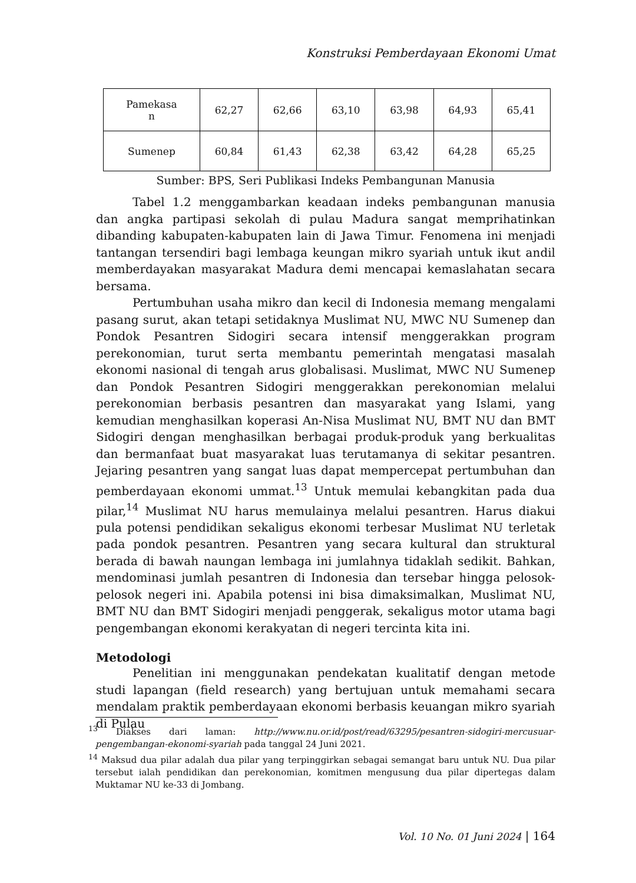Konstruksi Pemberdayaan Ekonomi Umat
| Pamekasa n | 62,27 | 62,66 | 63,10 | 63,98 | 64,93 | 65,41 |
| Sumenep | 60,84 | 61,43 | 62,38 | 63,42 | 64,28 | 65,25 |
Sumber: BPS, Seri Publikasi Indeks Pembangunan Manusia
Tabel 1.2 menggambarkan keadaan indeks pembangunan manusia dan angka partipasi sekolah di pulau Madura sangat memprihatinkan dibanding kabupaten-kabupaten lain di Jawa Timur. Fenomena ini menjadi tantangan tersendiri bagi lembaga keungan mikro syariah untuk ikut andil memberdayakan masyarakat Madura demi mencapai kemaslahatan secara bersama.
Pertumbuhan usaha mikro dan kecil di Indonesia memang mengalami pasang surut, akan tetapi setidaknya Muslimat NU, MWC NU Sumenep dan Pondok Pesantren Sidogiri secara intensif menggerakkan program perekonomian, turut serta membantu pemerintah mengatasi masalah ekonomi nasional di tengah arus globalisasi. Muslimat, MWC NU Sumenep dan Pondok Pesantren Sidogiri menggerakkan perekonomian melalui perekonomian berbasis pesantren dan masyarakat yang Islami, yang kemudian menghasilkan koperasi An-Nisa Muslimat NU, BMT NU dan BMT Sidogiri dengan menghasilkan berbagai produk-produk yang berkualitas dan bermanfaat buat masyarakat luas terutamanya di sekitar pesantren. Jejaring pesantren yang sangat luas dapat mempercepat pertumbuhan dan pemberdayaan ekonomi ummat.<sup>13</sup> Untuk memulai kebangkitan pada dua pilar,<sup>14</sup> Muslimat NU harus memulainya melalui pesantren. Harus diakui pula potensi pendidikan sekaligus ekonomi terbesar Muslimat NU terletak pada pondok pesantren. Pesantren yang secara kultural dan struktural berada di bawah naungan lembaga ini jumlahnya tidaklah sedikit. Bahkan, mendominasi jumlah pesantren di Indonesia dan tersebar hingga pelosok-pelosok negeri ini. Apabila potensi ini bisa dimaksimalkan, Muslimat NU, BMT NU dan BMT Sidogiri menjadi penggerak, sekaligus motor utama bagi pengembangan ekonomi kerakyatan di negeri tercinta kita ini.
Metodologi
Penelitian ini menggunakan pendekatan kualitatif dengan metode studi lapangan (field research) yang bertujuan untuk memahami secara mendalam praktik pemberdayaan ekonomi berbasis keuangan mikro syariah di Pulau
<sup>13</sup> Diakses dari laman: http://www.nu.or.id/post/read/63295/pesantren-sidogiri-mercusuar-pengembangan-ekonomi-syariah pada tanggal 24 Juni 2021.
<sup>14</sup> Maksud dua pilar adalah dua pilar yang terpinggirkan sebagai semangat baru untuk NU. Dua pilar tersebut ialah pendidikan dan perekonomian, komitmen mengusung dua pilar dipertegas dalam Muktamar NU ke-33 di Jombang.
Vol. 10 No. 01 Juni 2024 | 164